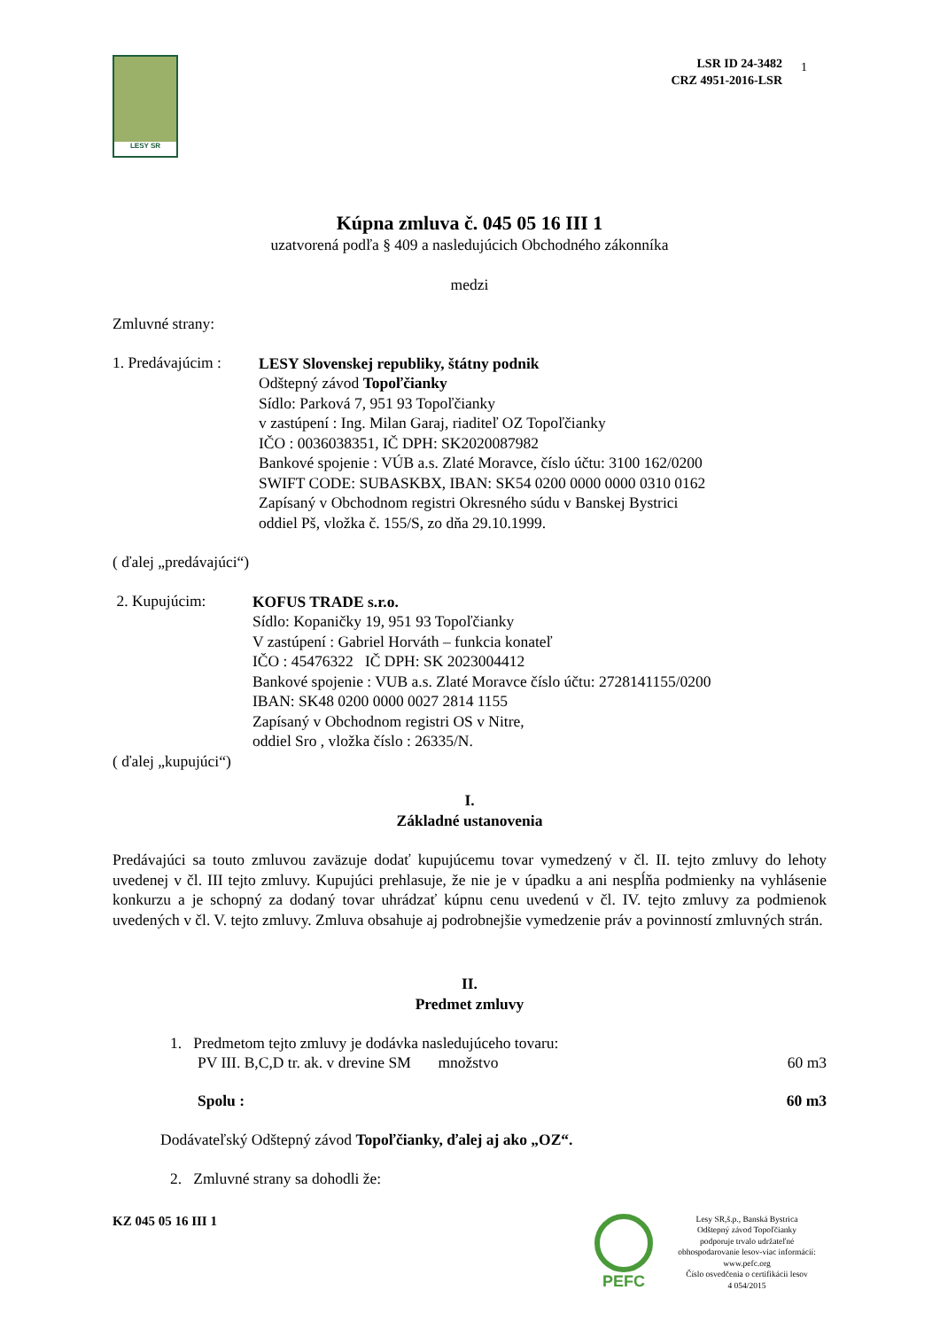LESY SR
LSR ID 24-3482
CRZ 4951-2016-LSR
1
Kúpna zmluva č. 045 05 16 III 1
uzatvorená podľa § 409 a nasledujúcich Obchodného zákonníka
medzi
Zmluvné strany:
1. Predávajúcim :
LESY Slovenskej republiky, štátny podnik
Odštepný závod Topoľčianky
Sídlo: Parková 7, 951 93 Topoľčianky
v zastúpení : Ing. Milan Garaj, riaditeľ OZ Topoľčianky
IČO : 0036038351, IČ DPH: SK2020087982
Bankové spojenie : VÚB a.s. Zlaté Moravce, číslo účtu: 3100 162/0200
SWIFT CODE: SUBASKBX, IBAN: SK54 0200 0000 0000 0310 0162
Zapísaný v Obchodnom registri Okresného súdu v Banskej Bystrici
oddiel Pš, vložka č. 155/S, zo dňa 29.10.1999.
( ďalej „predávajúci“)
2. Kupujúcim:
KOFUS TRADE s.r.o.
Sídlo: Kopaničky 19, 951 93 Topoľčianky
V zastúpení : Gabriel Horváth – funkcia konateľ
IČO : 45476322 IČ DPH: SK 2023004412
Bankové spojenie : VUB a.s. Zlaté Moravce číslo účtu: 2728141155/0200
IBAN: SK48 0200 0000 0027 2814 1155
Zapísaný v Obchodnom registri OS v Nitre,
oddiel Sro , vložka číslo : 26335/N.
( ďalej „kupujúci“)
I.
Základné ustanovenia
Predávajúci sa touto zmluvou zaväzuje dodať kupujúcemu tovar vymedzený v čl. II. tejto zmluvy do lehoty uvedenej v čl. III tejto zmluvy. Kupujúci prehlasuje, že nie je v úpadku a ani nespĺňa podmienky na vyhlásenie konkurzu a je schopný za dodaný tovar uhrádzať kúpnu cenu uvedenú v čl. IV. tejto zmluvy za podmienok uvedených v čl. V. tejto zmluvy. Zmluva obsahuje aj podrobnejšie vymedzenie práv a povinností zmluvných strán.
II.
Predmet zmluvy
1. Predmetom tejto zmluvy je dodávka nasledujúceho tovaru:
PV III. B,C,D tr. ak. v drevine SM množstvo 60 m3
Spolu : 60 m3
Dodávateľský Odštepný závod Topoľčianky, ďalej aj ako „OZ“.
2. Zmluvné strany sa dohodli že:
KZ 045 05 16 III 1
PEFC
Lesy SR,š.p., Banská Bystrica
Odštepný závod Topoľčianky
podporuje trvalo udržateľné
obhospodarovanie lesov-viac informácií:
www.pefc.org
Číslo osvedčenia o certifikácii lesov
4 054/2015